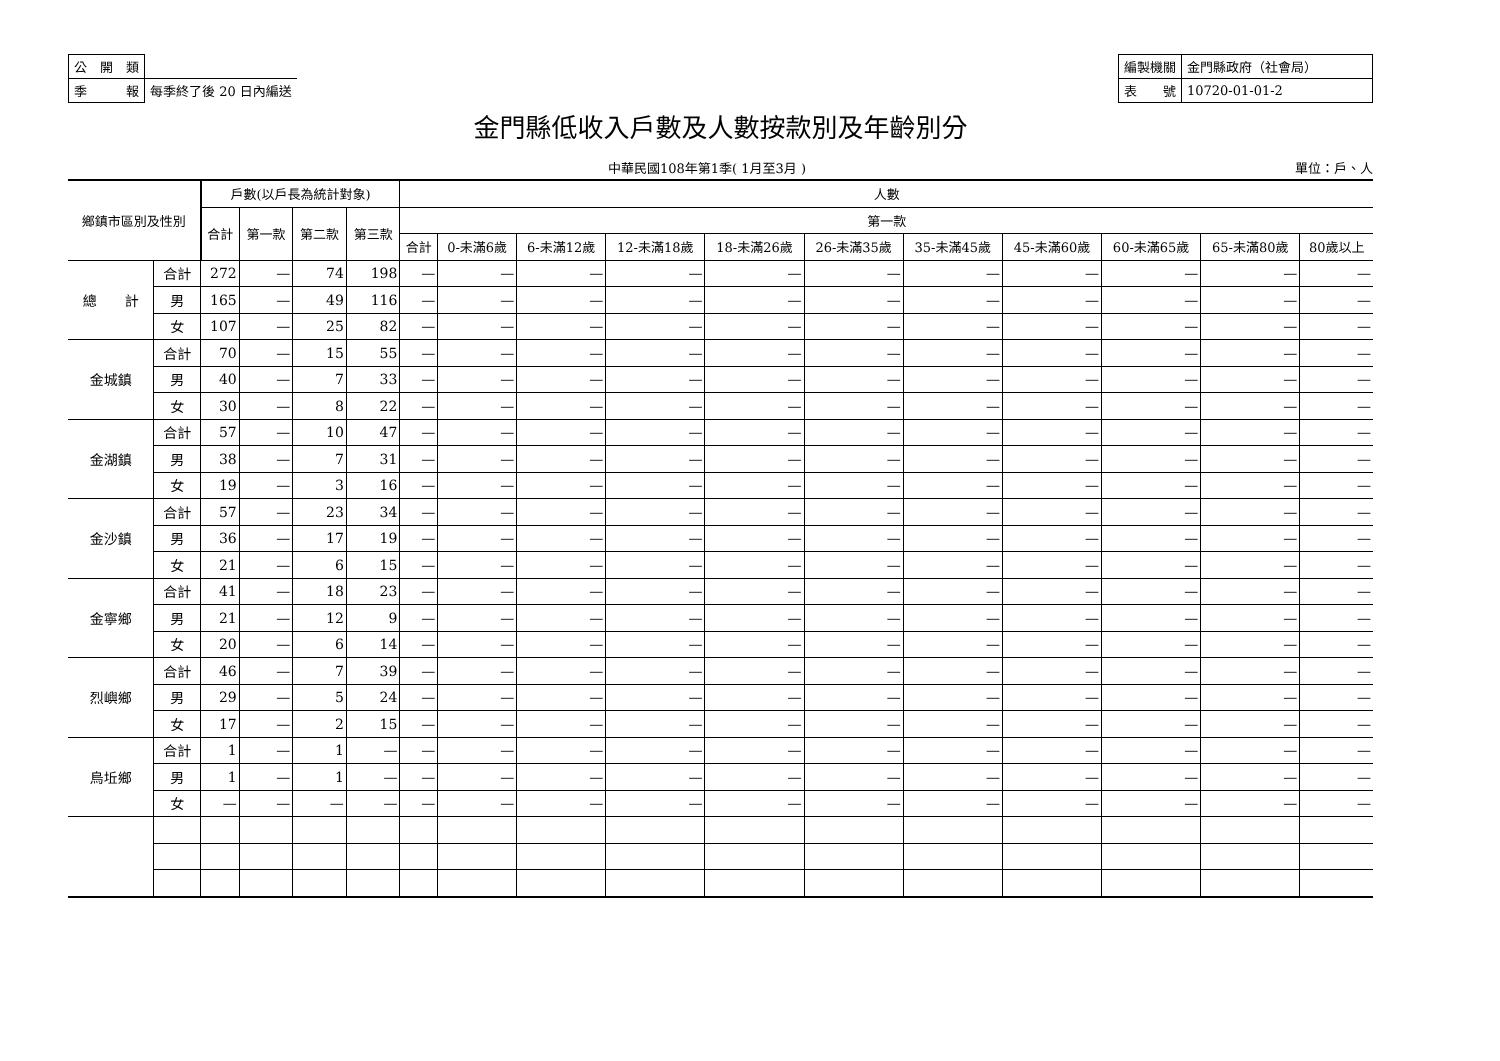| 公 開 類 | |
| 季 報 | 每季終了後 20 日內編送 |
| 編製機關 | 金門縣政府（社會局） |
| 表 號 | 10720-01-01-2 |
金門縣低收入戶數及人數按款別及年齡別分
中華民國108年第1季( 1月至3月 ) 單位：戶、人
| 鄉鎮市區別及性別 | | 戶數(以戶長為統計對象) | | | | 人數 | | | | | | | | | | |
| --- | --- | --- | --- | --- | --- | --- | --- | --- | --- | --- | --- | --- | --- | --- | --- | --- |
| | | 合計 | 第一款 | 第二款 | 第三款 | 第一款 | | | | | | | | | | |
| | | | | | | 合計 | 0-未滿6歲 | 6-未滿12歲 | 12-未滿18歲 | 18-未滿26歲 | 26-未滿35歲 | 35-未滿45歲 | 45-未滿60歲 | 60-未滿65歲 | 65-未滿80歲 | 80歲以上 |
| 總 計 | 合計 | 272 | — | 74 | 198 | — | — | — | — | — | — | — | — | — | — | — |
| | 男 | 165 | — | 49 | 116 | — | — | — | — | — | — | — | — | — | — | — |
| | 女 | 107 | — | 25 | 82 | — | — | — | — | — | — | — | — | — | — | — |
| 金城鎮 | 合計 | 70 | — | 15 | 55 | — | — | — | — | — | — | — | — | — | — | — |
| | 男 | 40 | — | 7 | 33 | — | — | — | — | — | — | — | — | — | — | — |
| | 女 | 30 | — | 8 | 22 | — | — | — | — | — | — | — | — | — | — | — |
| 金湖鎮 | 合計 | 57 | — | 10 | 47 | — | — | — | — | — | — | — | — | — | — | — |
| | 男 | 38 | — | 7 | 31 | — | — | — | — | — | — | — | — | — | — | — |
| | 女 | 19 | — | 3 | 16 | — | — | — | — | — | — | — | — | — | — | — |
| 金沙鎮 | 合計 | 57 | — | 23 | 34 | — | — | — | — | — | — | — | — | — | — | — |
| | 男 | 36 | — | 17 | 19 | — | — | — | — | — | — | — | — | — | — | — |
| | 女 | 21 | — | 6 | 15 | — | — | — | — | — | — | — | — | — | — | — |
| 金寧鄉 | 合計 | 41 | — | 18 | 23 | — | — | — | — | — | — | — | — | — | — | — |
| | 男 | 21 | — | 12 | 9 | — | — | — | — | — | — | — | — | — | — | — |
| | 女 | 20 | — | 6 | 14 | — | — | — | — | — | — | — | — | — | — | — |
| 烈嶼鄉 | 合計 | 46 | — | 7 | 39 | — | — | — | — | — | — | — | — | — | — | — |
| | 男 | 29 | — | 5 | 24 | — | — | — | — | — | — | — | — | — | — | — |
| | 女 | 17 | — | 2 | 15 | — | — | — | — | — | — | — | — | — | — | — |
| 烏坵鄉 | 合計 | 1 | — | 1 | — | — | — | — | — | — | — | — | — | — | — | — |
| | 男 | 1 | — | 1 | — | — | — | — | — | — | — | — | — | — | — | — |
| | 女 | — | — | — | — | — | — | — | — | — | — | — | — | — | — | — |